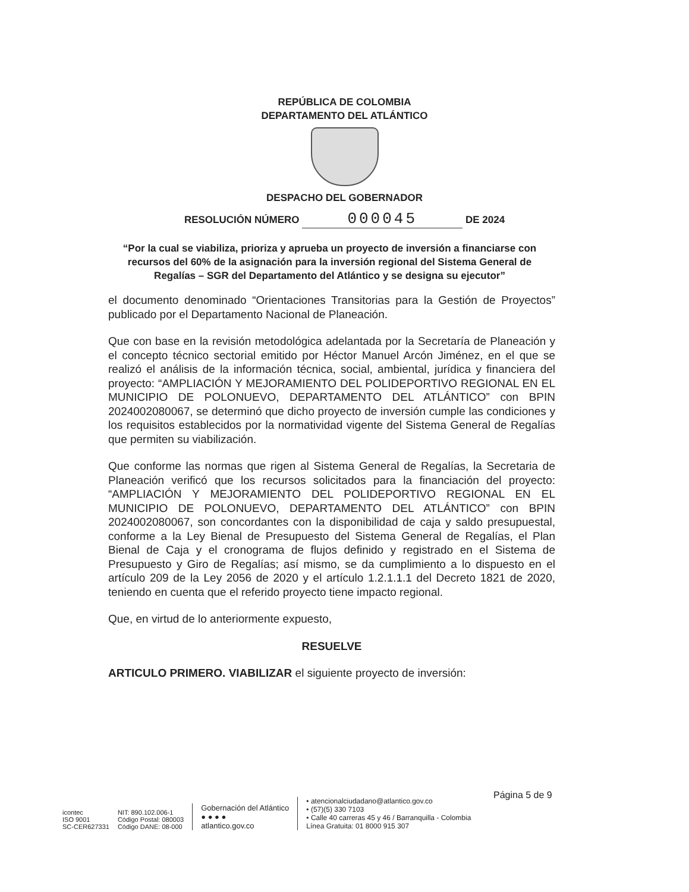REPÚBLICA DE COLOMBIA
DEPARTAMENTO DEL ATLÁNTICO
DESPACHO DEL GOBERNADOR
RESOLUCIÓN NÚMERO 000045 DE 2024
“Por la cual se viabiliza, prioriza y aprueba un proyecto de inversión a financiarse con recursos del 60% de la asignación para la inversión regional del Sistema General de Regalías – SGR del Departamento del Atlántico y se designa su ejecutor”
el documento denominado “Orientaciones Transitorias para la Gestión de Proyectos” publicado por el Departamento Nacional de Planeación.
Que con base en la revisión metodológica adelantada por la Secretaría de Planeación y el concepto técnico sectorial emitido por Héctor Manuel Arcón Jiménez, en el que se realizó el análisis de la información técnica, social, ambiental, jurídica y financiera del proyecto: “AMPLIACIÓN Y MEJORAMIENTO DEL POLIDEPORTIVO REGIONAL EN EL MUNICIPIO DE POLONUEVO, DEPARTAMENTO DEL ATLÁNTICO” con BPIN 2024002080067, se determinó que dicho proyecto de inversión cumple las condiciones y los requisitos establecidos por la normatividad vigente del Sistema General de Regalías que permiten su viabilización.
Que conforme las normas que rigen al Sistema General de Regalías, la Secretaria de Planeación verificó que los recursos solicitados para la financiación del proyecto: “AMPLIACIÓN Y MEJORAMIENTO DEL POLIDEPORTIVO REGIONAL EN EL MUNICIPIO DE POLONUEVO, DEPARTAMENTO DEL ATLÁNTICO” con BPIN 2024002080067, son concordantes con la disponibilidad de caja y saldo presupuestal, conforme a la Ley Bienal de Presupuesto del Sistema General de Regalías, el Plan Bienal de Caja y el cronograma de flujos definido y registrado en el Sistema de Presupuesto y Giro de Regalías; así mismo, se da cumplimiento a lo dispuesto en el artículo 209 de la Ley 2056 de 2020 y el artículo 1.2.1.1.1 del Decreto 1821 de 2020, teniendo en cuenta que el referido proyecto tiene impacto regional.
Que, en virtud de lo anteriormente expuesto,
RESUELVE
ARTICULO PRIMERO. VIABILIZAR el siguiente proyecto de inversión:
Página 5 de 9
icontec
ISO 9001
SC-CER627331
NIT: 890.102.006-1
Código Postal: 080003
Código DANE: 08-000
Gobernación del Atlántico
● ● ● ●
atlantico.gov.co
• atencionalciudadano@atlantico.gov.co
• (57)(5) 330 7103
• Calle 40 carreras 45 y 46 / Barranquilla - Colombia
Línea Gratuita: 01 8000 915 307